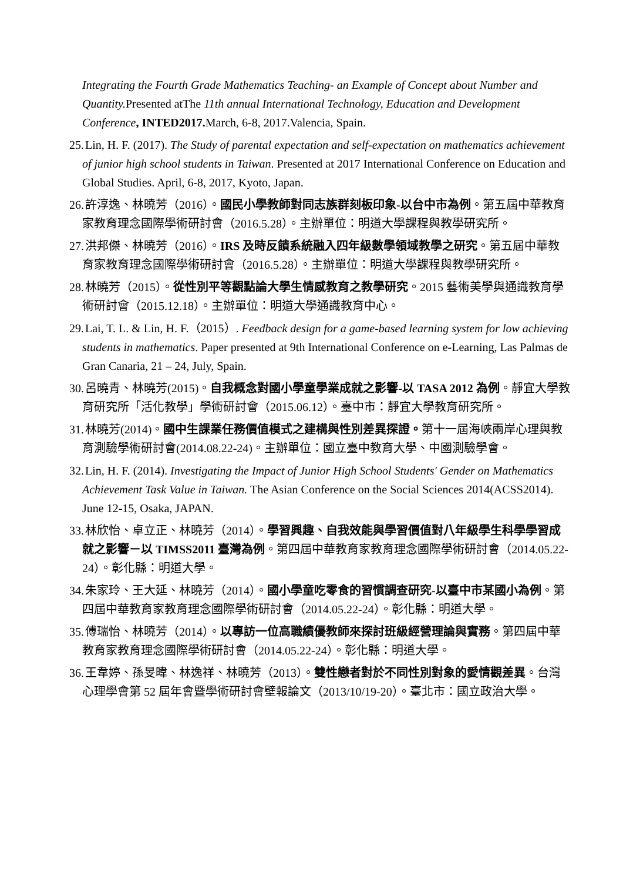Integrating the Fourth Grade Mathematics Teaching- an Example of Concept about Number and Quantity. Presented atThe 11th annual International Technology, Education and Development Conference, INTED2017. March, 6-8, 2017.Valencia, Spain.
25. Lin, H. F. (2017). The Study of parental expectation and self-expectation on mathematics achievement of junior high school students in Taiwan. Presented at 2017 International Conference on Education and Global Studies. April, 6-8, 2017, Kyoto, Japan.
26. 許淳逸、林曉芳（2016）。國民小學教師對同志族群刻板印象-以台中市為例。第五屆中華教育家教育理念國際學術研討會（2016.5.28）。主辦單位：明道大學課程與教學研究所。
27. 洪邦傑、林曉芳（2016）。IRS 及時反饋系統融入四年級數學領域教學之研究。第五屆中華教育家教育理念國際學術研討會（2016.5.28）。主辦單位：明道大學課程與教學研究所。
28. 林曉芳（2015）。從性別平等觀點論大學生情感教育之教學研究。2015 藝術美學與通識教育學術研討會（2015.12.18）。主辦單位：明道大學通識教育中心。
29. Lai, T. L. & Lin, H. F.（2015）. Feedback design for a game-based learning system for low achieving students in mathematics. Paper presented at 9th International Conference on e-Learning, Las Palmas de Gran Canaria, 21 – 24, July, Spain.
30. 呂曉青、林曉芳(2015)。自我概念對國小學童學業成就之影響-以 TASA 2012 為例。靜宜大學教育研究所「活化教學」學術研討會（2015.06.12）。臺中市：靜宜大學教育研究所。
31. 林曉芳(2014)。國中生課業任務價值模式之建構與性別差異探證。第十一屆海峽兩岸心理與教育測驗學術研討會(2014.08.22-24)。主辦單位：國立臺中教育大學、中國測驗學會。
32. Lin, H. F. (2014). Investigating the Impact of Junior High School Students' Gender on Mathematics Achievement Task Value in Taiwan. The Asian Conference on the Social Sciences 2014(ACSS2014). June 12-15, Osaka, JAPAN.
33. 林欣怡、卓立正、林曉芳（2014）。學習興趣、自我效能與學習價值對八年級學生科學學習成就之影響－以 TIMSS2011 臺灣為例。第四屆中華教育家教育理念國際學術研討會（2014.05.22-24）。彰化縣：明道大學。
34. 朱家玲、王大延、林曉芳（2014）。國小學童吃零食的習慣調查研究-以臺中市某國小為例。第四屆中華教育家教育理念國際學術研討會（2014.05.22-24）。彰化縣：明道大學。
35. 傅瑞怡、林曉芳（2014）。以專訪一位高職績優教師來探討班級經營理論與實務。第四屆中華教育家教育理念國際學術研討會（2014.05.22-24）。彰化縣：明道大學。
36. 王韋婷、孫旻暐、林逸祥、林曉芳（2013）。雙性戀者對於不同性別對象的愛情觀差異。台灣心理學會第 52 屆年會暨學術研討會壁報論文（2013/10/19-20）。臺北市：國立政治大學。